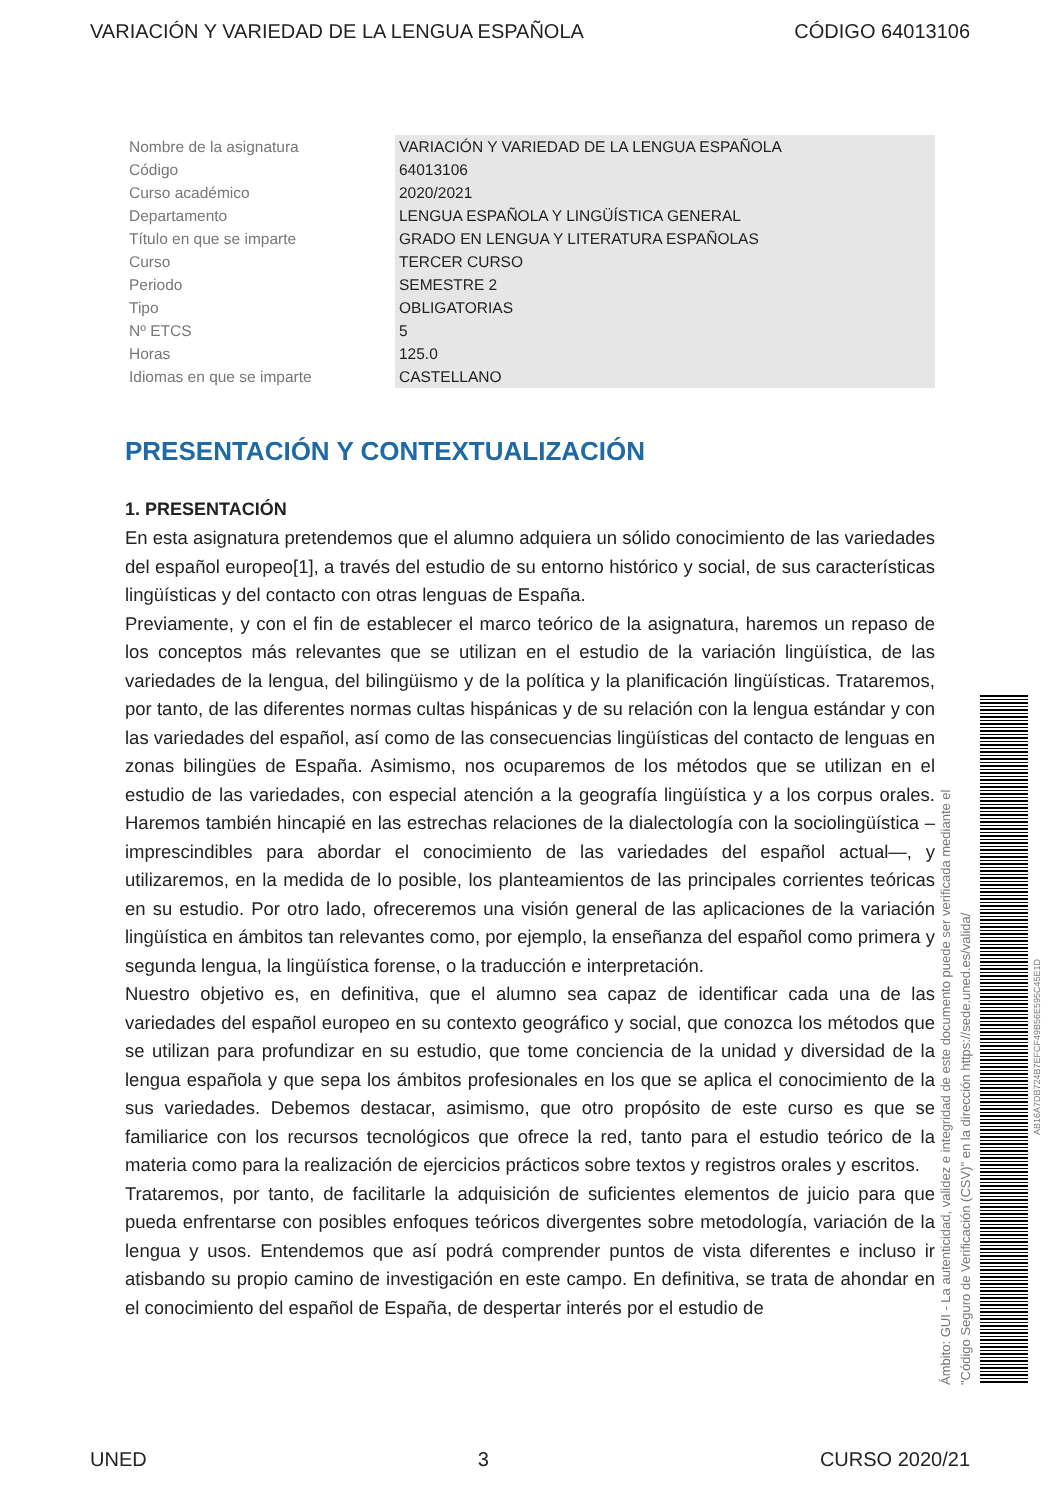VARIACIÓN Y VARIEDAD DE LA LENGUA ESPAÑOLA CÓDIGO 64013106
| Nombre de la asignatura | VARIACIÓN Y VARIEDAD DE LA LENGUA ESPAÑOLA |
| Código | 64013106 |
| Curso académico | 2020/2021 |
| Departamento | LENGUA ESPAÑOLA Y LINGÜÍSTICA GENERAL |
| Título en que se imparte | GRADO EN LENGUA Y LITERATURA ESPAÑOLAS |
| Curso | TERCER CURSO |
| Periodo | SEMESTRE 2 |
| Tipo | OBLIGATORIAS |
| Nº ETCS | 5 |
| Horas | 125.0 |
| Idiomas en que se imparte | CASTELLANO |
PRESENTACIÓN Y CONTEXTUALIZACIÓN
1. PRESENTACIÓN
En esta asignatura pretendemos que el alumno adquiera un sólido conocimiento de las variedades del español europeo[1], a través del estudio de su entorno histórico y social, de sus características lingüísticas y del contacto con otras lenguas de España.
Previamente, y con el fin de establecer el marco teórico de la asignatura, haremos un repaso de los conceptos más relevantes que se utilizan en el estudio de la variación lingüística, de las variedades de la lengua, del bilingüismo y de la política y la planificación lingüísticas. Trataremos, por tanto, de las diferentes normas cultas hispánicas y de su relación con la lengua estándar y con las variedades del español, así como de las consecuencias lingüísticas del contacto de lenguas en zonas bilingües de España. Asimismo, nos ocuparemos de los métodos que se utilizan en el estudio de las variedades, con especial atención a la geografía lingüística y a los corpus orales. Haremos también hincapié en las estrechas relaciones de la dialectología con la sociolingüística –imprescindibles para abordar el conocimiento de las variedades del español actual—, y utilizaremos, en la medida de lo posible, los planteamientos de las principales corrientes teóricas en su estudio. Por otro lado, ofreceremos una visión general de las aplicaciones de la variación lingüística en ámbitos tan relevantes como, por ejemplo, la enseñanza del español como primera y segunda lengua, la lingüística forense, o la traducción e interpretación.
Nuestro objetivo es, en definitiva, que el alumno sea capaz de identificar cada una de las variedades del español europeo en su contexto geográfico y social, que conozca los métodos que se utilizan para profundizar en su estudio, que tome conciencia de la unidad y diversidad de la lengua española y que sepa los ámbitos profesionales en los que se aplica el conocimiento de la sus variedades. Debemos destacar, asimismo, que otro propósito de este curso es que se familiarice con los recursos tecnológicos que ofrece la red, tanto para el estudio teórico de la materia como para la realización de ejercicios prácticos sobre textos y registros orales y escritos.
Trataremos, por tanto, de facilitarle la adquisición de suficientes elementos de juicio para que pueda enfrentarse con posibles enfoques teóricos divergentes sobre metodología, variación de la lengua y usos. Entendemos que así podrá comprender puntos de vista diferentes e incluso ir atisbando su propio camino de investigación en este campo. En definitiva, se trata de ahondar en el conocimiento del español de España, de despertar interés por el estudio de
Ámbito: GUI - La autenticidad, validez e integridad de este documento puede ser verificada mediante el "Código Seguro de Verificación (CSV)" en la dirección https://sede.uned.es/valida/
AB16A7DB724B7EFCF49B56E595C45E1D
UNED 3 CURSO 2020/21